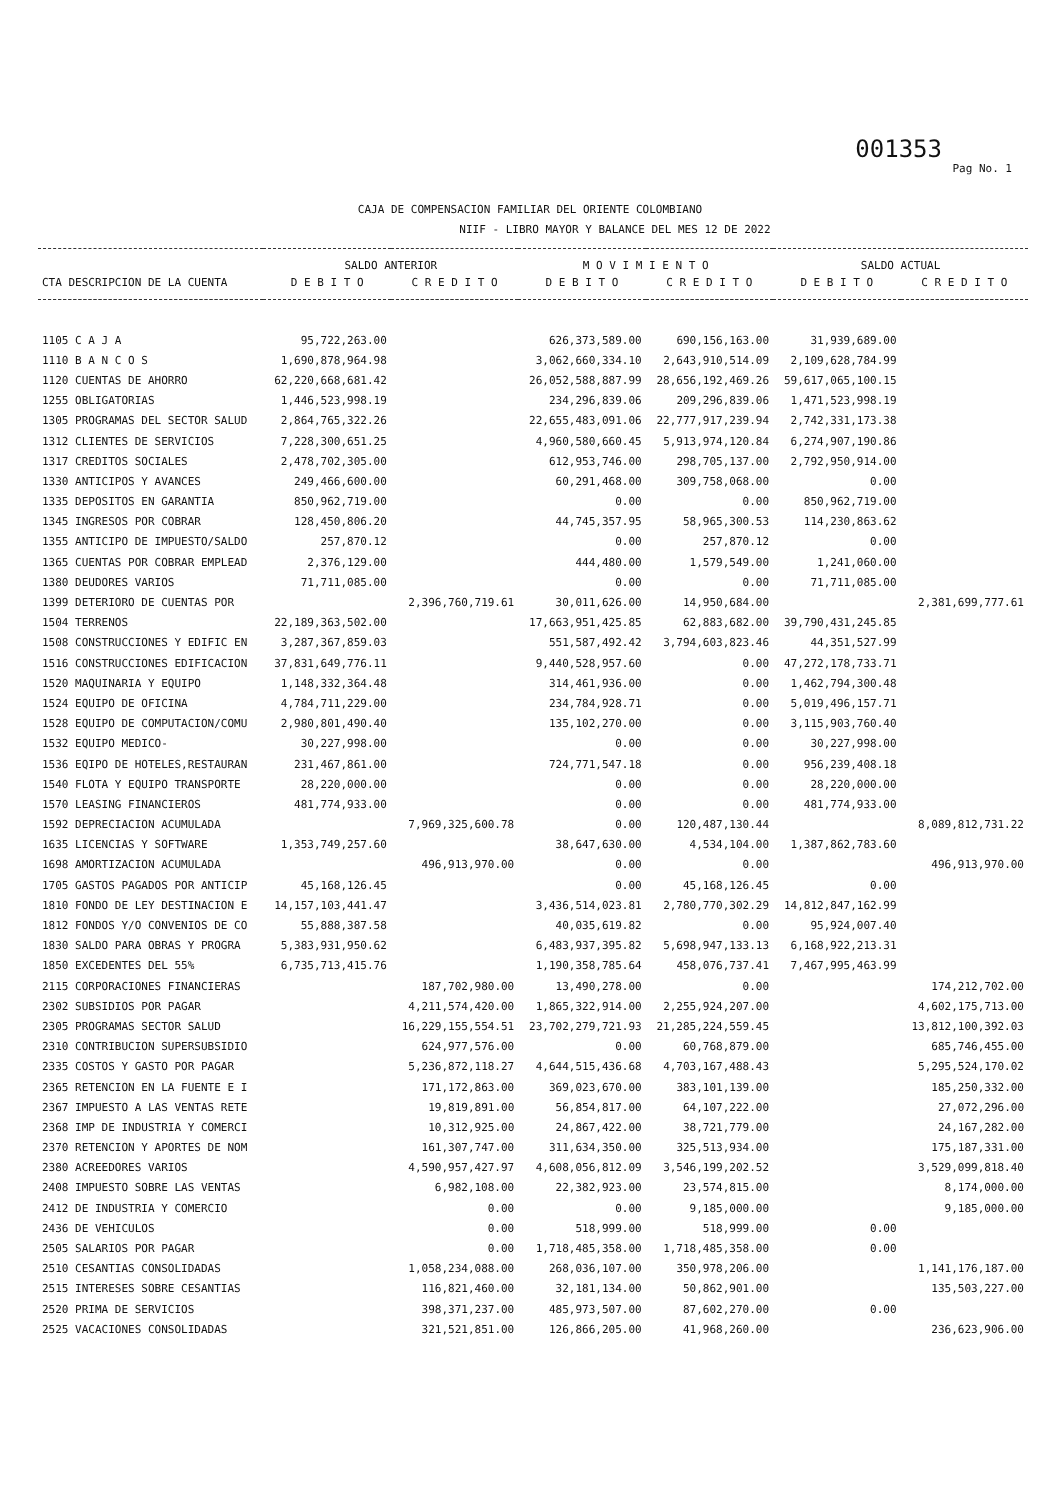001353
Pag No. 1
CAJA DE COMPENSACION FAMILIAR DEL ORIENTE COLOMBIANO
NIIF - LIBRO MAYOR Y BALANCE DEL MES 12 DE 2022
| | SALDO ANTERIOR | | M O V I M I E N T O | | SALDO ACTUAL | |
| --- | --- | --- | --- | --- | --- | --- |
| CTA DESCRIPCION DE LA CUENTA | D E B I T O | C R E D I T O | D E B I T O | C R E D I T O | D E B I T O | C R E D I T O |
| 1105 C A J A | 95,722,263.00 | | 626,373,589.00 | 690,156,163.00 | 31,939,689.00 | |
| 1110 B A N C O S | 1,690,878,964.98 | | 3,062,660,334.10 | 2,643,910,514.09 | 2,109,628,784.99 | |
| 1120 CUENTAS DE AHORRO | 62,220,668,681.42 | | 26,052,588,887.99 | 28,656,192,469.26 | 59,617,065,100.15 | |
| 1255 OBLIGATORIAS | 1,446,523,998.19 | | 234,296,839.06 | 209,296,839.06 | 1,471,523,998.19 | |
| 1305 PROGRAMAS DEL SECTOR SALUD | 2,864,765,322.26 | | 22,655,483,091.06 | 22,777,917,239.94 | 2,742,331,173.38 | |
| 1312 CLIENTES DE SERVICIOS | 7,228,300,651.25 | | 4,960,580,660.45 | 5,913,974,120.84 | 6,274,907,190.86 | |
| 1317 CREDITOS SOCIALES | 2,478,702,305.00 | | 612,953,746.00 | 298,705,137.00 | 2,792,950,914.00 | |
| 1330 ANTICIPOS Y AVANCES | 249,466,600.00 | | 60,291,468.00 | 309,758,068.00 | 0.00 | |
| 1335 DEPOSITOS EN GARANTIA | 850,962,719.00 | | 0.00 | 0.00 | 850,962,719.00 | |
| 1345 INGRESOS POR COBRAR | 128,450,806.20 | | 44,745,357.95 | 58,965,300.53 | 114,230,863.62 | |
| 1355 ANTICIPO DE IMPUESTO/SALDO | 257,870.12 | | 0.00 | 257,870.12 | 0.00 | |
| 1365 CUENTAS POR COBRAR EMPLEAD | 2,376,129.00 | | 444,480.00 | 1,579,549.00 | 1,241,060.00 | |
| 1380 DEUDORES VARIOS | 71,711,085.00 | | 0.00 | 0.00 | 71,711,085.00 | |
| 1399 DETERIORO DE CUENTAS POR | | 2,396,760,719.61 | 30,011,626.00 | 14,950,684.00 | | 2,381,699,777.61 |
| 1504 TERRENOS | 22,189,363,502.00 | | 17,663,951,425.85 | 62,883,682.00 | 39,790,431,245.85 | |
| 1508 CONSTRUCCIONES Y EDIFIC EN | 3,287,367,859.03 | | 551,587,492.42 | 3,794,603,823.46 | 44,351,527.99 | |
| 1516 CONSTRUCCIONES EDIFICACION | 37,831,649,776.11 | | 9,440,528,957.60 | 0.00 | 47,272,178,733.71 | |
| 1520 MAQUINARIA Y EQUIPO | 1,148,332,364.48 | | 314,461,936.00 | 0.00 | 1,462,794,300.48 | |
| 1524 EQUIPO DE OFICINA | 4,784,711,229.00 | | 234,784,928.71 | 0.00 | 5,019,496,157.71 | |
| 1528 EQUIPO DE COMPUTACION/COMU | 2,980,801,490.40 | | 135,102,270.00 | 0.00 | 3,115,903,760.40 | |
| 1532 EQUIPO MEDICO- | 30,227,998.00 | | 0.00 | 0.00 | 30,227,998.00 | |
| 1536 EQIPO DE HOTELES,RESTAURAN | 231,467,861.00 | | 724,771,547.18 | 0.00 | 956,239,408.18 | |
| 1540 FLOTA Y EQUIPO TRANSPORTE | 28,220,000.00 | | 0.00 | 0.00 | 28,220,000.00 | |
| 1570 LEASING FINANCIEROS | 481,774,933.00 | | 0.00 | 0.00 | 481,774,933.00 | |
| 1592 DEPRECIACION ACUMULADA | | 7,969,325,600.78 | 0.00 | 120,487,130.44 | | 8,089,812,731.22 |
| 1635 LICENCIAS Y SOFTWARE | 1,353,749,257.60 | | 38,647,630.00 | 4,534,104.00 | 1,387,862,783.60 | |
| 1698 AMORTIZACION ACUMULADA | | 496,913,970.00 | 0.00 | 0.00 | | 496,913,970.00 |
| 1705 GASTOS PAGADOS POR ANTICIP | 45,168,126.45 | | 0.00 | 45,168,126.45 | 0.00 | |
| 1810 FONDO DE LEY DESTINACION E | 14,157,103,441.47 | | 3,436,514,023.81 | 2,780,770,302.29 | 14,812,847,162.99 | |
| 1812 FONDOS Y/O CONVENIOS DE CO | 55,888,387.58 | | 40,035,619.82 | 0.00 | 95,924,007.40 | |
| 1830 SALDO PARA OBRAS Y PROGRA | 5,383,931,950.62 | | 6,483,937,395.82 | 5,698,947,133.13 | 6,168,922,213.31 | |
| 1850 EXCEDENTES DEL 55% | 6,735,713,415.76 | | 1,190,358,785.64 | 458,076,737.41 | 7,467,995,463.99 | |
| 2115 CORPORACIONES FINANCIERAS | | 187,702,980.00 | 13,490,278.00 | 0.00 | | 174,212,702.00 |
| 2302 SUBSIDIOS POR PAGAR | | 4,211,574,420.00 | 1,865,322,914.00 | 2,255,924,207.00 | | 4,602,175,713.00 |
| 2305 PROGRAMAS SECTOR SALUD | | 16,229,155,554.51 | 23,702,279,721.93 | 21,285,224,559.45 | | 13,812,100,392.03 |
| 2310 CONTRIBUCION SUPERSUBSIDIO | | 624,977,576.00 | 0.00 | 60,768,879.00 | | 685,746,455.00 |
| 2335 COSTOS Y GASTO POR PAGAR | | 5,236,872,118.27 | 4,644,515,436.68 | 4,703,167,488.43 | | 5,295,524,170.02 |
| 2365 RETENCION EN LA FUENTE E I | | 171,172,863.00 | 369,023,670.00 | 383,101,139.00 | | 185,250,332.00 |
| 2367 IMPUESTO A LAS VENTAS RETE | | 19,819,891.00 | 56,854,817.00 | 64,107,222.00 | | 27,072,296.00 |
| 2368 IMP DE INDUSTRIA Y COMERCI | | 10,312,925.00 | 24,867,422.00 | 38,721,779.00 | | 24,167,282.00 |
| 2370 RETENCION Y APORTES DE NOM | | 161,307,747.00 | 311,634,350.00 | 325,513,934.00 | | 175,187,331.00 |
| 2380 ACREEDORES VARIOS | | 4,590,957,427.97 | 4,608,056,812.09 | 3,546,199,202.52 | | 3,529,099,818.40 |
| 2408 IMPUESTO SOBRE LAS VENTAS | | 6,982,108.00 | 22,382,923.00 | 23,574,815.00 | | 8,174,000.00 |
| 2412 DE INDUSTRIA Y COMERCIO | | 0.00 | 0.00 | 9,185,000.00 | | 9,185,000.00 |
| 2436 DE VEHICULOS | | 0.00 | 518,999.00 | 518,999.00 | 0.00 | |
| 2505 SALARIOS POR PAGAR | | 0.00 | 1,718,485,358.00 | 1,718,485,358.00 | 0.00 | |
| 2510 CESANTIAS CONSOLIDADAS | | 1,058,234,088.00 | 268,036,107.00 | 350,978,206.00 | | 1,141,176,187.00 |
| 2515 INTERESES SOBRE CESANTIAS | | 116,821,460.00 | 32,181,134.00 | 50,862,901.00 | | 135,503,227.00 |
| 2520 PRIMA DE SERVICIOS | | 398,371,237.00 | 485,973,507.00 | 87,602,270.00 | 0.00 | |
| 2525 VACACIONES CONSOLIDADAS | | 321,521,851.00 | 126,866,205.00 | 41,968,260.00 | | 236,623,906.00 |